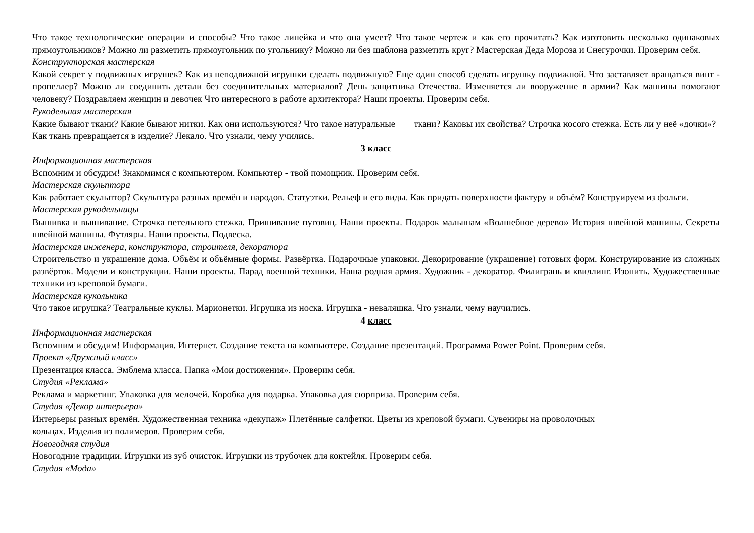Что такое технологические операции и способы? Что такое линейка и что она умеет? Что такое чертеж и как его прочитать? Как изготовить несколько одинаковых прямоугольников? Можно ли разметить прямоугольник по угольнику? Можно ли без шаблона разметить круг? Мастерская Деда Мороза и Снегурочки. Проверим себя.
Конструкторская мастерская
Какой секрет у подвижных игрушек? Как из неподвижной игрушки сделать подвижную? Еще один способ сделать игрушку подвижной. Что заставляет вращаться винт - пропеллер? Можно ли соединить детали без соединительных материалов? День защитника Отечества. Изменяется ли вооружение в армии? Как машины помогают человеку? Поздравляем женщин и девочек Что интересного в работе архитектора? Наши проекты. Проверим себя.
Рукодельная мастерская
Какие бывают ткани? Какие бывают нитки. Как они используются? Что такое натуральные ткани? Каковы их свойства? Строчка косого стежка. Есть ли у неё «дочки»? Как ткань превращается в изделие? Лекало. Что узнали, чему учились.
3 класс
Информационная мастерская
Вспомним и обсудим! Знакомимся с компьютером. Компьютер - твой помощник. Проверим себя.
Мастерская скульптора
Как работает скульптор? Скульптура разных времён и народов. Статуэтки. Рельеф и его виды. Как придать поверхности фактуру и объём? Конструируем из фольги.
Мастерская рукодельницы
Вышивка и вышивание. Строчка петельного стежка. Пришивание пуговиц. Наши проекты. Подарок малышам «Волшебное дерево» История швейной машины. Секреты швейной машины. Футляры. Наши проекты. Подвеска.
Мастерская инженера, конструктора, строителя, декоратора
Строительство и украшение дома. Объём и объёмные формы. Развёртка. Подарочные упаковки. Декорирование (украшение) готовых форм. Конструирование из сложных развёрток. Модели и конструкции. Наши проекты. Парад военной техники. Наша родная армия. Художник - декоратор. Филигрань и квиллинг. Изонить. Художественные техники из креповой бумаги.
Мастерская кукольника
Что такое игрушка? Театральные куклы. Марионетки. Игрушка из носка. Игрушка - неваляшка. Что узнали, чему научились.
4 класс
Информационная мастерская
Вспомним и обсудим! Информация. Интернет. Создание текста на компьютере. Создание презентаций. Программа Power Point. Проверим себя.
Проект «Дружный класс»
Презентация класса. Эмблема класса. Папка «Мои достижения». Проверим себя.
Студия «Реклама»
Реклама и маркетинг. Упаковка для мелочей. Коробка для подарка. Упаковка для сюрприза. Проверим себя.
Студия «Декор интерьера»
Интерьеры разных времён. Художественная техника «декупаж» Плетённые салфетки. Цветы из креповой бумаги. Сувениры на проволочных
кольцах. Изделия из полимеров. Проверим себя.
Новогодняя студия
Новогодние традиции. Игрушки из зуб очисток. Игрушки из трубочек для коктейля. Проверим себя.
Студия «Мода»